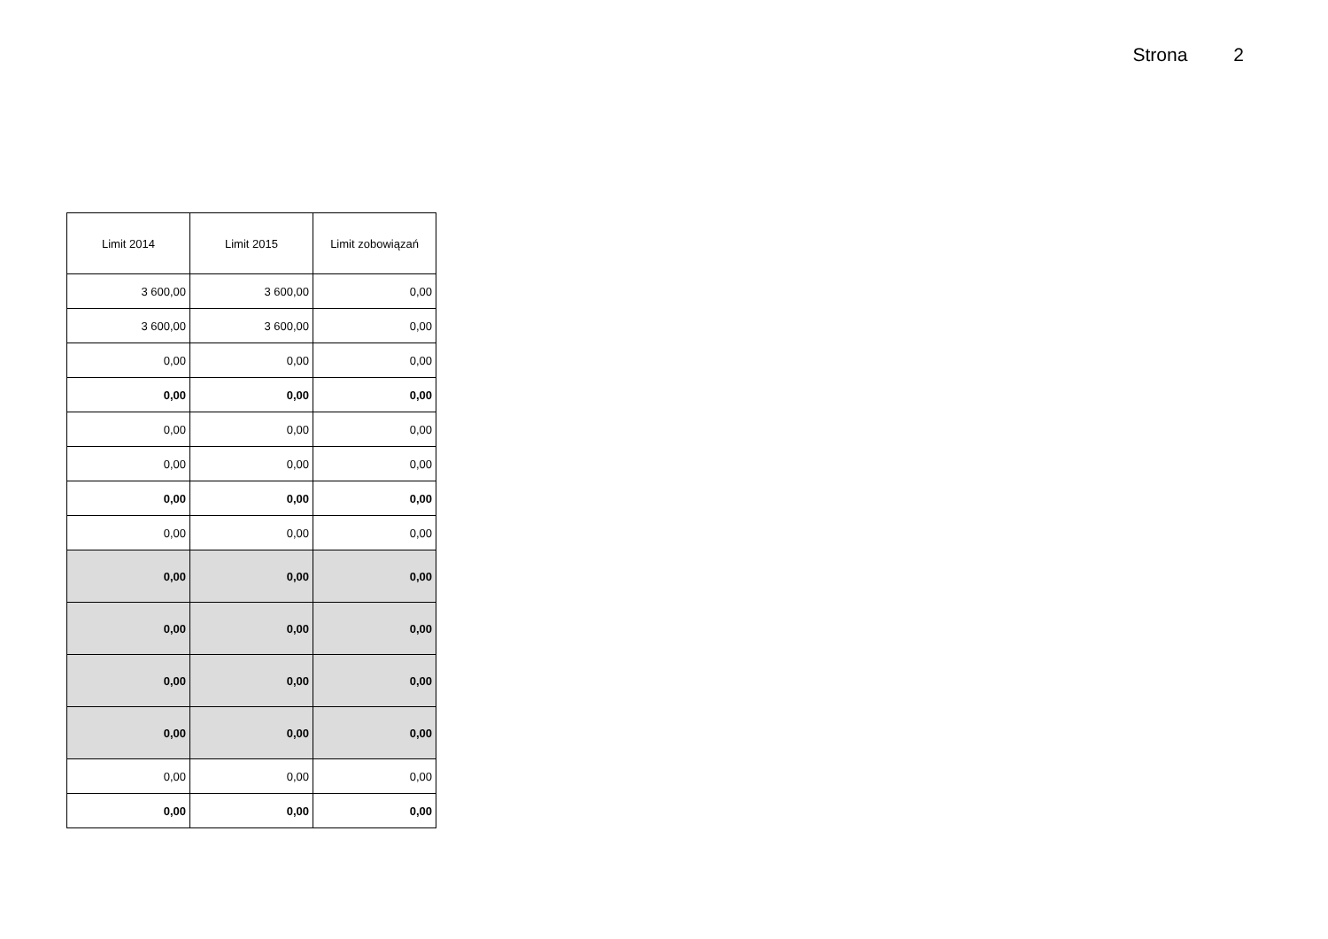Strona 2
| Limit 2014 | Limit 2015 | Limit zobowiązań |
| --- | --- | --- |
| 3 600,00 | 3 600,00 | 0,00 |
| 3 600,00 | 3 600,00 | 0,00 |
| 0,00 | 0,00 | 0,00 |
| 0,00 | 0,00 | 0,00 |
| 0,00 | 0,00 | 0,00 |
| 0,00 | 0,00 | 0,00 |
| 0,00 | 0,00 | 0,00 |
| 0,00 | 0,00 | 0,00 |
| 0,00 | 0,00 | 0,00 |
| 0,00 | 0,00 | 0,00 |
| 0,00 | 0,00 | 0,00 |
| 0,00 | 0,00 | 0,00 |
| 0,00 | 0,00 | 0,00 |
| 0,00 | 0,00 | 0,00 |